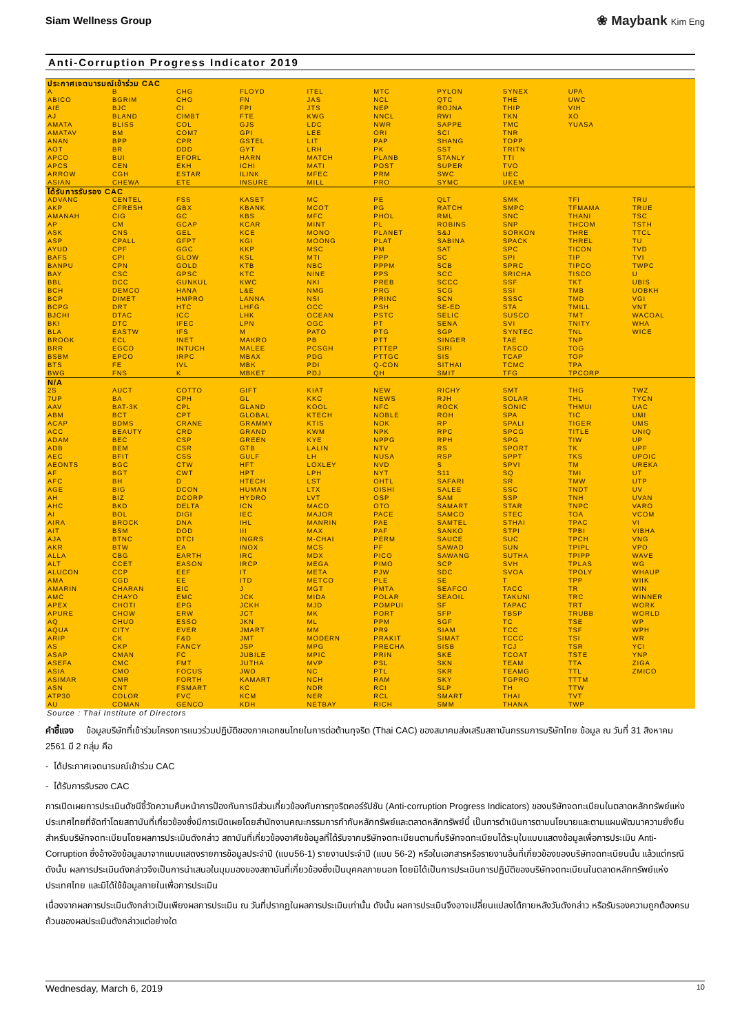Siam Wellness Group ❀ Maybank Kim Eng
Anti-Corruption Progress Indicator 2019
| ประกาศเจตนารมณ์เข้าร่วม CAC | | | | | | | | | |
| --- | --- | --- | --- | --- | --- | --- | --- | --- | --- |
| A | B | CHG | FLOYD | ITEL | MTC | PYLON | SYNEX | UPA | |
| ABICO | BGRIM | CHO | FN | JAS | NCL | QTC | THE | UWC | |
| AIE | BJC | CI | FPI | JTS | NEP | ROJNA | THIP | VIH | |
| AJ | BLAND | CIMBT | FTE | KWG | NNCL | RWI | TKN | XO | |
| AMATA | BLISS | COL | GJS | LDC | NWR | SAPPE | TMC | YUASA | |
| AMATAV | BM | COM7 | GPI | LEE | ORI | SCI | TNR | | |
| ANAN | BPP | CPR | GSTEL | LIT | PAP | SHANG | TOPP | | |
| AOT | BR | DDD | GYT | LRH | PK | SST | TRITN | | |
| APCO | BUI | EFORL | HARN | MATCH | PLANB | STANLY | TTI | | |
| APCS | CEN | EKH | ICHI | MATI | POST | SUPER | TVO | | |
| ARROW | CGH | ESTAR | ILINK | MFEC | PRM | SWC | UEC | | |
| ASIAN | CHEWA | ETE | INSURE | MILL | PRO | SYMC | UKEM | | |
| ได้รับการรับรอง CAC | | | | | | | | | |
| ADVANC | CENTEL | FSS | KASET | MC | PE | QLT | SMK | TFI | TRU |
| AKP | CFRESH | GBX | KBANK | MCOT | PG | RATCH | SMPC | TFMAMA | TRUE |
| AMANAH | CIG | GC | KBS | MFC | PHOL | RML | SNC | THANI | TSC |
| AP | CM | GCAP | KCAR | MINT | PL | ROBINS | SNP | THCOM | TSTH |
| ASK | CNS | GEL | KCE | MONO | PLANET | S&J | SORKON | THRE | TTCL |
| ASP | CPALL | GFPT | KGI | MOONG | PLAT | SABINA | SPACK | THREL | TU |
| AYUD | CPF | GGC | KKP | MSC | PM | SAT | SPC | TICON | TVD |
| BAFS | CPI | GLOW | KSL | MTI | PPP | SC | SPI | TIP | TVI |
| BANPU | CPN | GOLD | KTB | NBC | PPPM | SCB | SPRC | TIPCO | TWPC |
| BAY | CSC | GPSC | KTC | NINE | PPS | SCC | SRICHA | TISCO | U |
| BBL | DCC | GUNKUL | KWC | NKI | PREB | SCCC | SSF | TKT | UBIS |
| BCH | DEMCO | HANA | L&E | NMG | PRG | SCG | SSI | TMB | UOBKH |
| BCP | DIMET | HMPRO | LANNA | NSI | PRINC | SCN | SSSC | TMD | VGI |
| BCPG | DRT | HTC | LHFG | OCC | PSH | SE-ED | STA | TMILL | VNT |
| BJCHI | DTAC | ICC | LHK | OCEAN | PSTC | SELIC | SUSCO | TMT | WACOAL |
| BKI | DTC | IFEC | LPN | OGC | PT | SENA | SVI | TNITY | WHA |
| BLA | EASTW | IFS | M | PATO | PTG | SGP | SYNTEC | TNL | WICE |
| BROOK | ECL | INET | MAKRO | PB | PTT | SINGER | TAE | TNP | |
| BRR | EGCO | INTUCH | MALEE | PCSGH | PTTEP | SIRI | TASCO | TOG | |
| BSBM | EPCO | IRPC | MBAX | PDG | PTTGC | SIS | TCAP | TOP | |
| BTS | FE | IVL | MBK | PDI | Q-CON | SITHAI | TCMC | TPA | |
| BWG | FNS | K | MBKET | PDJ | QH | SMIT | TFG | TPCORP | |
| N/A | | | | | | | | | |
| 2S | AUCT | COTTO | GIFT | KIAT | NEW | RICHY | SMT | THG | TWZ |
| 7UP | BA | CPH | GL | KKC | NEWS | RJH | SOLAR | THL | TYCN |
| AAV | BAT-3K | CPL | GLAND | KOOL | NFC | ROCK | SONIC | THMUI | UAC |
| ABM | BCT | CPT | GLOBAL | KTECH | NOBLE | ROH | SPA | TIC | UMI |
| ACAP | BDMS | CRANE | GRAMMY | KTIS | NOK | RP | SPALI | TIGER | UMS |
| ACC | BEAUTY | CRD | GRAND | KWM | NPK | RPC | SPCG | TITLE | UNIQ |
| ADAM | BEC | CSP | GREEN | KYE | NPPG | RPH | SPG | TIW | UP |
| ADB | BEM | CSR | GTB | LALIN | NTV | RS | SPORT | TK | UPF |
| AEC | BFIT | CSS | GULF | LH | NUSA | RSP | SPPT | TKS | UPOIC |
| AEONTS | BGC | CTW | HFT | LOXLEY | NVD | S | SPVI | TM | UREKA |
| AF | BGT | CWT | HPT | LPH | NYT | S11 | SQ | TMI | UT |
| AFC | BH | D | HTECH | LST | OHTL | SAFARI | SR | TMW | UTP |
| AGE | BIG | DCON | HUMAN | LTX | OISHI | SALEE | SSC | TNDT | UV |
| AH | BIZ | DCORP | HYDRO | LVT | OSP | SAM | SSP | TNH | UVAN |
| AHC | BKD | DELTA | ICN | MACO | OTO | SAMART | STAR | TNPC | VARO |
| AI | BOL | DIGI | IEC | MAJOR | PACE | SAMCO | STEC | TOA | VCOM |
| AIRA | BROCK | DNA | IHL | MANRIN | PAE | SAMTEL | STHAI | TPAC | VI |
| AIT | BSM | DOD | III | MAX | PAF | SANKO | STPI | TPBI | VIBHA |
| AJA | BTNC | DTCI | INGRS | M-CHAI | PERM | SAUCE | SUC | TPCH | VNG |
| AKR | BTW | EA | INOX | MCS | PF | SAWAD | SUN | TPIPL | VPO |
| ALLA | CBG | EARTH | IRC | MDX | PICO | SAWANG | SUTHA | TPIPP | WAVE |
| ALT | CCET | EASON | IRCP | MEGA | PIMO | SCP | SVH | TPLAS | WG |
| ALUCON | CCP | EEF | IT | META | PJW | SDC | SVOA | TPOLY | WHAUP |
| AMA | CGD | EE | ITD | METCO | PLE | SE | T | TPP | WIIK |
| AMARIN | CHARAN | EIC | J | MGT | PMTA | SEAFCO | TACC | TR | WIN |
| AMC | CHAYO | EMC | JCK | MIDA | POLAR | SEAOIL | TAKUNI | TRC | WINNER |
| APEX | CHOTI | EPG | JCKH | MJD | POMPUI | SF | TAPAC | TRT | WORK |
| APURE | CHOW | ERW | JCT | MK | PORT | SFP | TBSP | TRUBB | WORLD |
| AQ | CHUO | ESSO | JKN | ML | PPM | SGF | TC | TSE | WP |
| AQUA | CITY | EVER | JMART | MM | PR9 | SIAM | TCC | TSF | WPH |
| ARIP | CK | F&D | JMT | MODERN | PRAKIT | SIMAT | TCCC | TSI | WR |
| AS | CKP | FANCY | JSP | MPG | PRECHA | SISB | TCJ | TSR | YCI |
| ASAP | CMAN | FC | JUBILE | MPIC | PRIN | SKE | TCOAT | TSTE | YNP |
| ASEFA | CMC | FMT | JUTHA | MVP | PSL | SKN | TEAM | TTA | ZIGA |
| ASIA | CMO | FOCUS | JWD | NC | PTL | SKR | TEAMG | TTL | ZMICO |
| ASIMAR | CMR | FORTH | KAMART | NCH | RAM | SKY | TGPRO | TTTM | |
| ASN | CNT | FSMART | KC | NDR | RCI | SLP | TH | TTW | |
| ATP30 | COLOR | FVC | KCM | NER | RCL | SMART | THAI | TVT | |
| AU | COMAN | GENCO | KDH | NETBAY | RICH | SMM | THANA | TWP | |
Source : Thai Institute of Directors
คำชี้แจง ข้อมูลบริษัทที่เข้าร่วมโครงการแนวร่วมปฏิบัติของภาคเอกชนไทยในการต่อต้านทุจริต (Thai CAC) ของสมาคมส่งเสริมสถาบันกรรมการบริษัทไทย ข้อมูล ณ วันที่ 31 สิงหาคม 2561 มี 2 กลุ่ม คือ
- ได้ประกาศเจตนารมณ์เข้าร่วม CAC
- ได้รับการรับรอง CAC
การเปิดเผยการประเมินดัชนีชี้วัดความคืบหน้าการป้องกันการมีส่วนเกี่ยวข้องกับการทุจริตคอร์รัปชัน (Anti-corruption Progress Indicators) ของบริษัทจดทะเบียนในตลาดหลักทรัพย์แห่งประเทศไทยที่จัดทำโดยสถาบันที่เกี่ยวข้องซึ่งมีการเปิดเผยโดยสำนักงานคณะกรรมการกำกับหลักทรัพย์และตลาดหลักทรัพย์นี้ เป็นการดำเนินการตามนโยบายและตามแผนพัฒนาความยั่งยืนสำหรับบริษัทจดทะเบียนโดยผลการประเมินดังกล่าว สถาบันที่เกี่ยวข้องอาศัยข้อมูลที่ได้รับจากบริษัทจดทะเบียนตามที่บริษัทจดทะเบียนได้ระบุในแบบแสดงข้อมูลเพื่อการประเมิน Anti-Corruption ซึ่งอ้างอิงข้อมูลมาจากแบบแสดงรายการข้อมูลประจำปี (แบบ56-1) รายงานประจำปี (แบบ 56-2) หรือในเอกสารหรือรายงานอื่นที่เกี่ยวข้องของบริษัทจดทะเบียนนั้น แล้วแต่กรณี ดังนั้น ผลการประเมินดังกล่าวจึงเป็นการนำเสนอในมุมมองของสถาบันที่เกี่ยวข้องซึ่งเป็นบุคคลภายนอก โดยมิได้เป็นการประเมินการปฏิบัติของบริษัทจดทะเบียนในตลาดหลักทรัพย์แห่งประเทศไทย และมิได้ใช้ข้อมูลภายในเพื่อการประเมิน
เนื่องจากผลการประเมินดังกล่าวเป็นเพียงผลการประเมิน ณ วันที่ปรากฏในผลการประเมินเท่านั้น ดังนั้น ผลการประเมินจึงอาจเปลี่ยนแปลงได้ภายหลังวันดังกล่าว หรือรับรองความถูกต้องครบถ้วนของผลประเมินดังกล่าวแต่อย่างใด
Wednesday, March 6, 2019 10